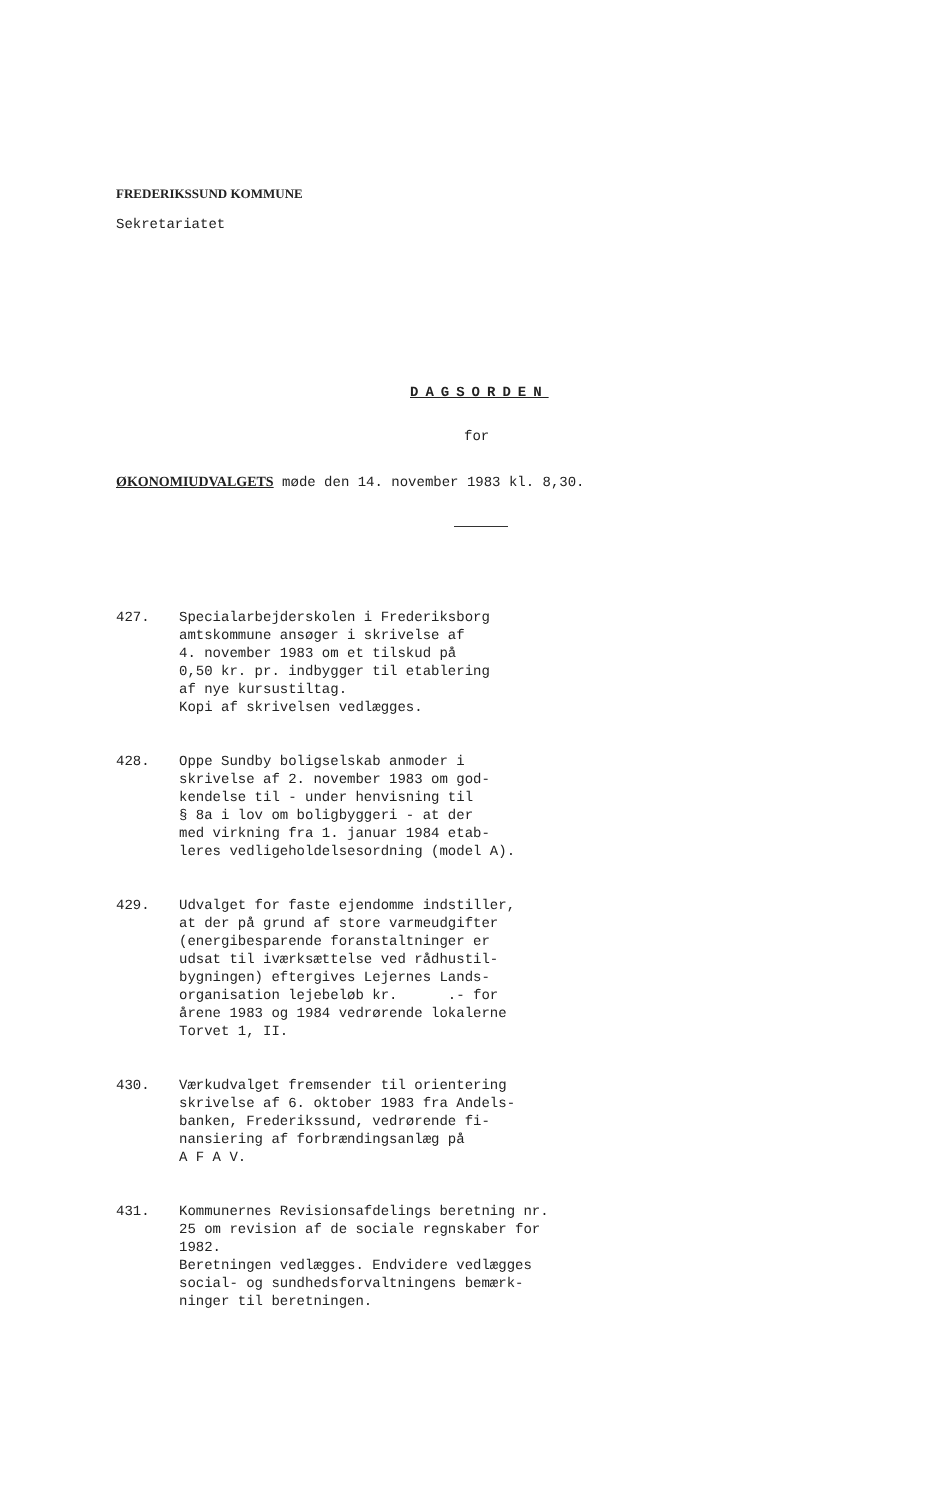FREDERIKSSUND KOMMUNE
Sekretariatet
DAGSORDEN
for
ØKONOMIUDVALGETS møde den 14. november 1983 kl. 8,30.
427. Specialarbejderskolen i Frederiksborg
amtskommune ansøger i skrivelse af
4. november 1983 om et tilskud på
0,50 kr. pr. indbygger til etablering
af nye kursustiltag.
Kopi af skrivelsen vedlægges.
428. Oppe Sundby boligselskab anmoder i
skrivelse af 2. november 1983 om god-
kendelse til - under henvisning til
§ 8a i lov om boligbyggeri - at der
med virkning fra 1. januar 1984 etab-
leres vedligeholdelsesordning (model A).
429. Udvalget for faste ejendomme indstiller,
at der på grund af store varmeudgifter
(energibesparende foranstaltninger er
udsat til iværksættelse ved rådhustil-
bygningen) eftergives Lejernes Lands-
organisation lejebeløb kr. .- for
årene 1983 og 1984 vedrørende lokalerne
Torvet 1, II.
430. Værkudvalget fremsender til orientering
skrivelse af 6. oktober 1983 fra Andels-
banken, Frederikssund, vedrørende fi-
nansiering af forbrændingsanlæg på
A F A V.
431. Kommunernes Revisionsafdelings beretning nr.
25 om revision af de sociale regnskaber for
1982.
Beretningen vedlægges. Endvidere vedlægges
social- og sundhedsforvaltningens bemærk-
ninger til beretningen.